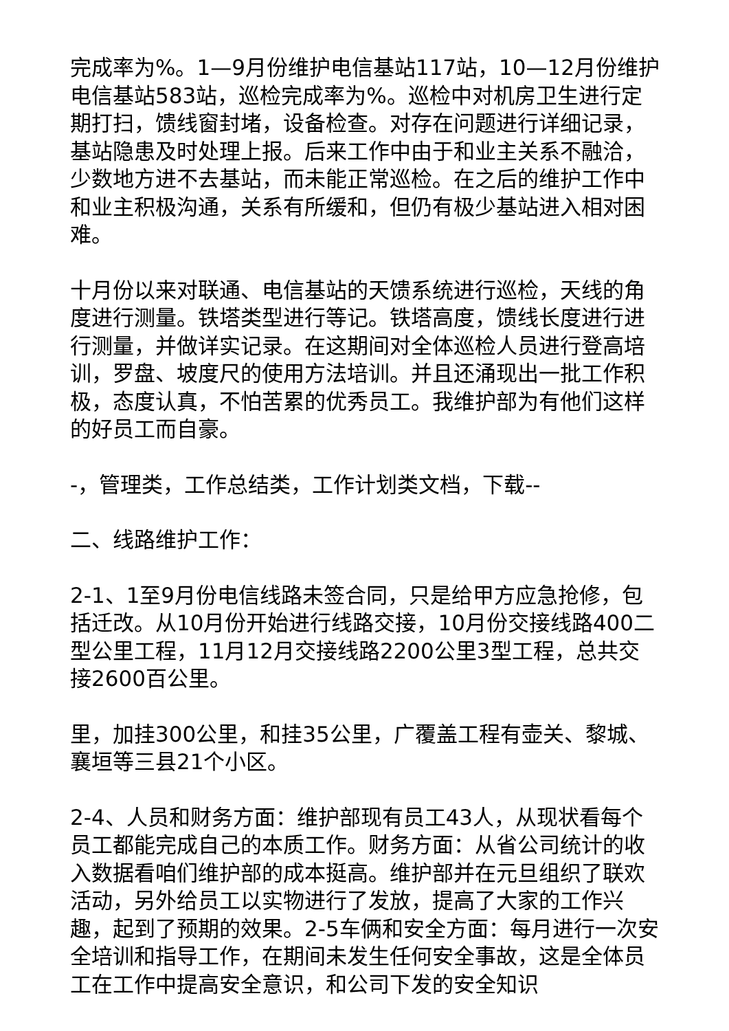完成率为%。1—9月份维护电信基站117站，10—12月份维护电信基站583站，巡检完成率为%。巡检中对机房卫生进行定期打扫，馈线窗封堵，设备检查。对存在问题进行详细记录，基站隐患及时处理上报。后来工作中由于和业主关系不融洽，少数地方进不去基站，而未能正常巡检。在之后的维护工作中和业主积极沟通，关系有所缓和，但仍有极少基站进入相对困难。
十月份以来对联通、电信基站的天馈系统进行巡检，天线的角度进行测量。铁塔类型进行等记。铁塔高度，馈线长度进行进行测量，并做详实记录。在这期间对全体巡检人员进行登高培训，罗盘、坡度尺的使用方法培训。并且还涌现出一批工作积极，态度认真，不怕苦累的优秀员工。我维护部为有他们这样的好员工而自豪。
-，管理类，工作总结类，工作计划类文档，下载--
二、线路维护工作：
2-1、1至9月份电信线路未签合同，只是给甲方应急抢修，包括迁改。从10月份开始进行线路交接，10月份交接线路400二型公里工程，11月12月交接线路2200公里3型工程，总共交接2600百公里。
里，加挂300公里，和挂35公里，广覆盖工程有壶关、黎城、襄垣等三县21个小区。
2-4、人员和财务方面：维护部现有员工43人，从现状看每个员工都能完成自己的本质工作。财务方面：从省公司统计的收入数据看咱们维护部的成本挺高。维护部并在元旦组织了联欢活动，另外给员工以实物进行了发放，提高了大家的工作兴趣，起到了预期的效果。2-5车俩和安全方面：每月进行一次安全培训和指导工作，在期间未发生任何安全事故，这是全体员工在工作中提高安全意识，和公司下发的安全知识